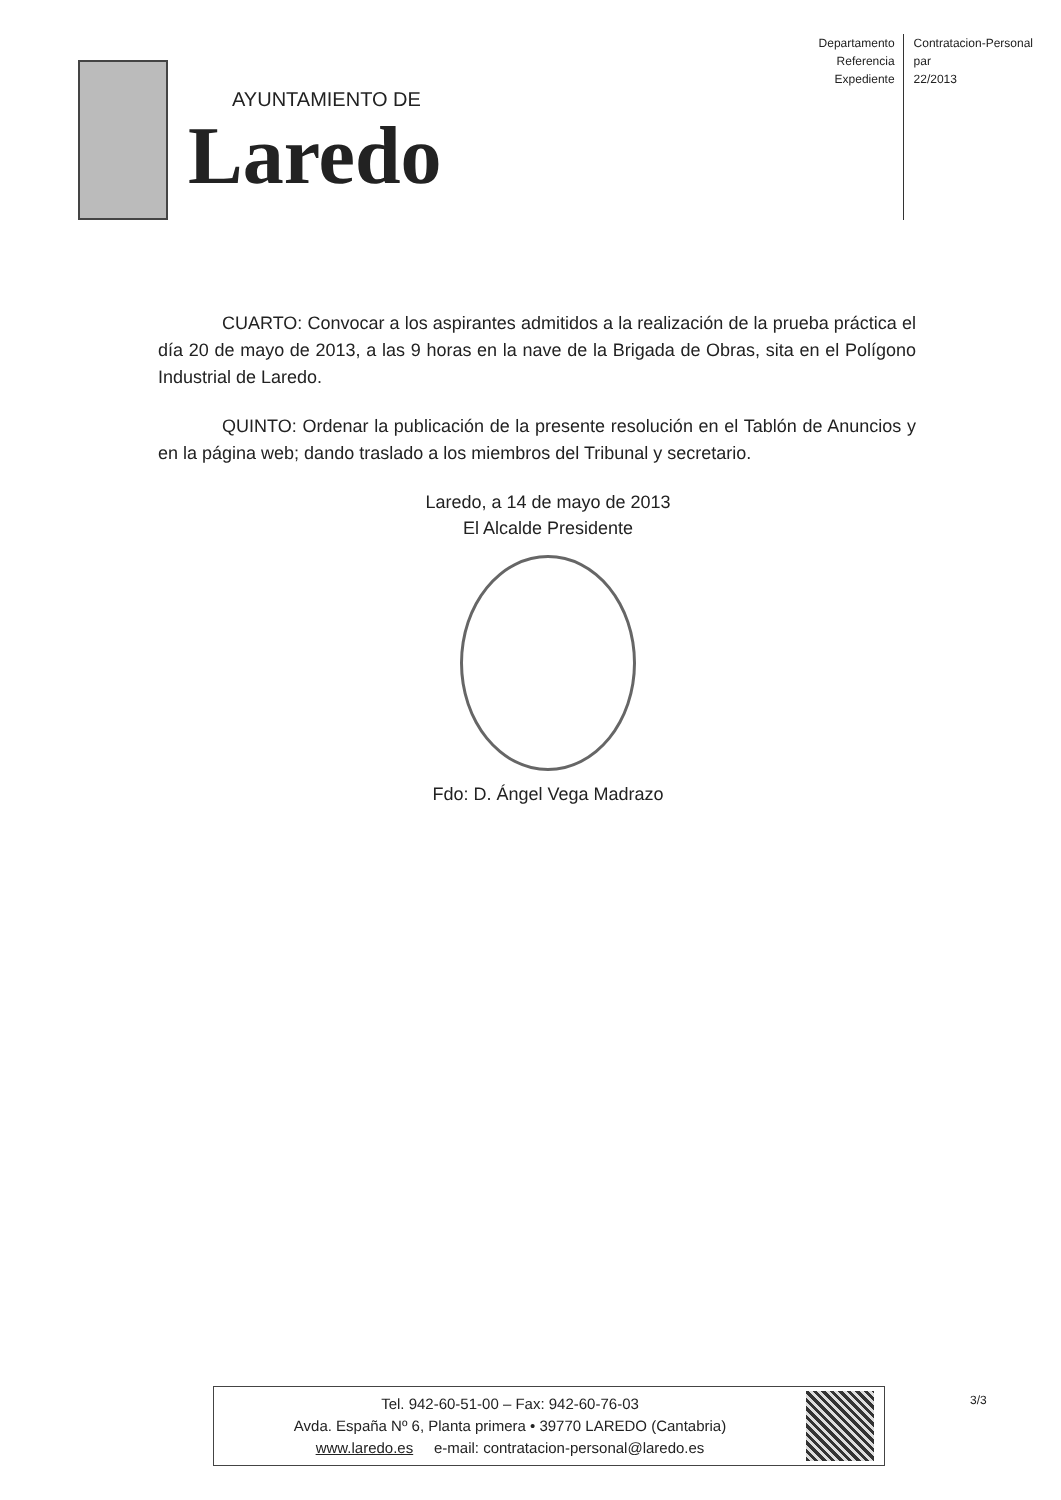AYUNTAMIENTO DE
Laredo
Departamento
Referencia
Expediente
Contratacion-Personal
par
22/2013
CUARTO: Convocar a los aspirantes admitidos a la realización de la prueba práctica el día 20 de mayo de 2013, a las 9 horas en la nave de la Brigada de Obras, sita en el Polígono Industrial de Laredo.
QUINTO: Ordenar la publicación de la presente resolución en el Tablón de Anuncios y en la página web; dando traslado a los miembros del Tribunal y secretario.
Laredo, a 14 de mayo de 2013
El Alcalde Presidente
Fdo: D. Ángel Vega Madrazo
Tel. 942-60-51-00 – Fax: 942-60-76-03
Avda. España Nº 6, Planta primera • 39770 LAREDO (Cantabria)
www.laredo.es e-mail: contratacion-personal@laredo.es
3/3